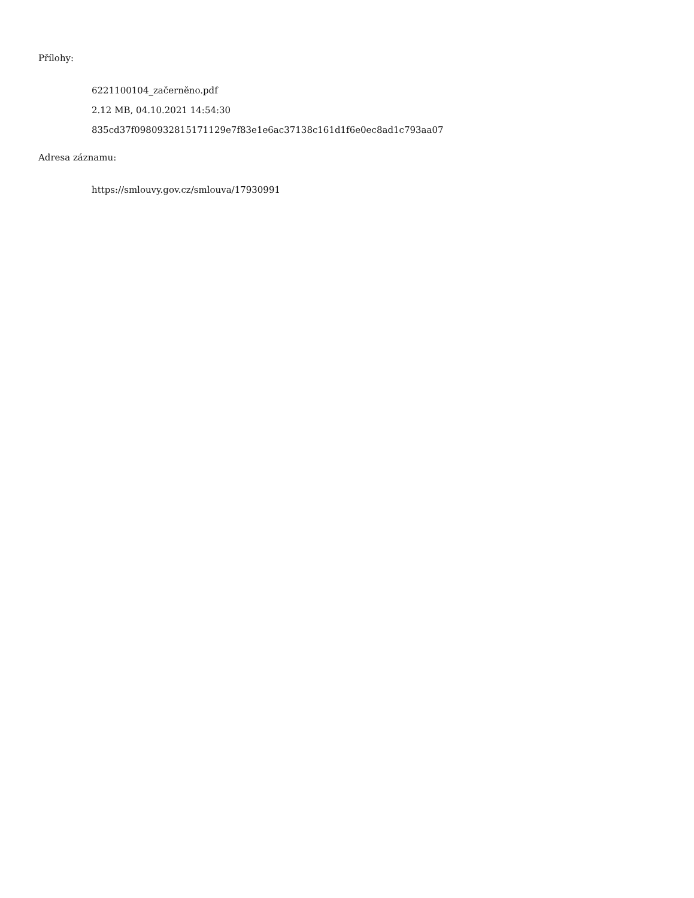Přílohy:
6221100104_začerněno.pdf
2.12 MB, 04.10.2021 14:54:30
835cd37f0980932815171129e7f83e1e6ac37138c161d1f6e0ec8ad1c793aa07
Adresa záznamu:
https://smlouvy.gov.cz/smlouva/17930991